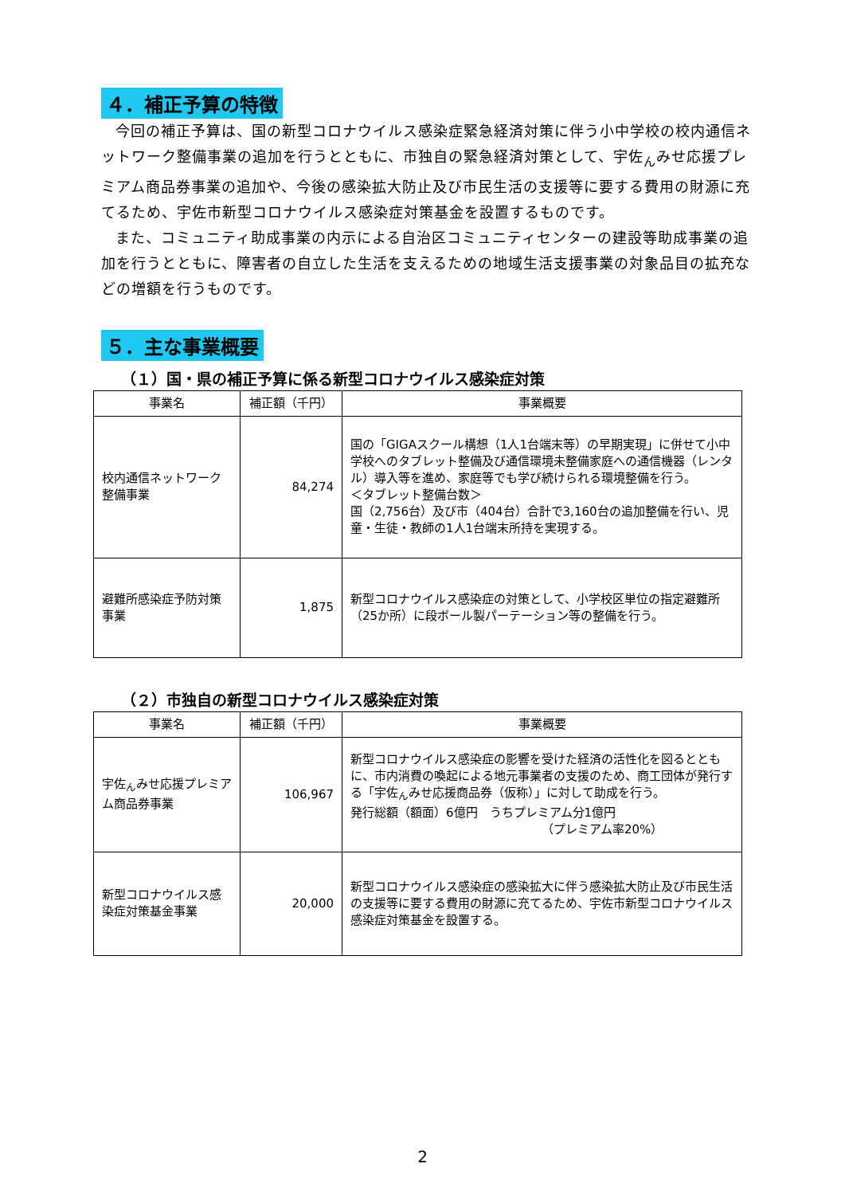４．補正予算の特徴
今回の補正予算は、国の新型コロナウイルス感染症緊急経済対策に伴う小中学校の校内通信ネットワーク整備事業の追加を行うとともに、市独自の緊急経済対策として、宇佐<sub>ん</sub>みせ応援プレミアム商品券事業の追加や、今後の感染拡大防止及び市民生活の支援等に要する費用の財源に充てるため、宇佐市新型コロナウイルス感染症対策基金を設置するものです。
また、コミュニティ助成事業の内示による自治区コミュニティセンターの建設等助成事業の追加を行うとともに、障害者の自立した生活を支えるための地域生活支援事業の対象品目の拡充などの増額を行うものです。
５．主な事業概要
（１）国・県の補正予算に係る新型コロナウイルス感染症対策
| 事業名 | 補正額（千円） | 事業概要 |
| --- | --- | --- |
| 校内通信ネットワーク整備事業 | 84,274 | 国の「GIGAスクール構想（1人1台端末等）の早期実現」に併せて小中学校へのタブレット整備及び通信環境未整備家庭への通信機器（レンタル）導入等を進め、家庭等でも学び続けられる環境整備を行う。 ＜タブレット整備台数＞ 国（2,756台）及び市（404台）合計で3,160台の追加整備を行い、児童・生徒・教師の1人1台端末所持を実現する。 |
| 避難所感染症予防対策事業 | 1,875 | 新型コロナウイルス感染症の対策として、小学校区単位の指定避難所（25か所）に段ボール製パーテーション等の整備を行う。 |
（２）市独自の新型コロナウイルス感染症対策
| 事業名 | 補正額（千円） | 事業概要 |
| --- | --- | --- |
| 宇佐<sub>ん</sub>みせ応援プレミアム商品券事業 | 106,967 | 新型コロナウイルス感染症の影響を受けた経済の活性化を図るとともに、市内消費の喚起による地元事業者の支援のため、商工団体が発行する「宇佐<sub>ん</sub>みせ応援商品券（仮称）」に対して助成を行う。 発行総額（額面）6億円 うちプレミアム分1億円 （プレミアム率20%） |
| 新型コロナウイルス感染症対策基金事業 | 20,000 | 新型コロナウイルス感染症の感染拡大に伴う感染拡大防止及び市民生活の支援等に要する費用の財源に充てるため、宇佐市新型コロナウイルス感染症対策基金を設置する。 |
2